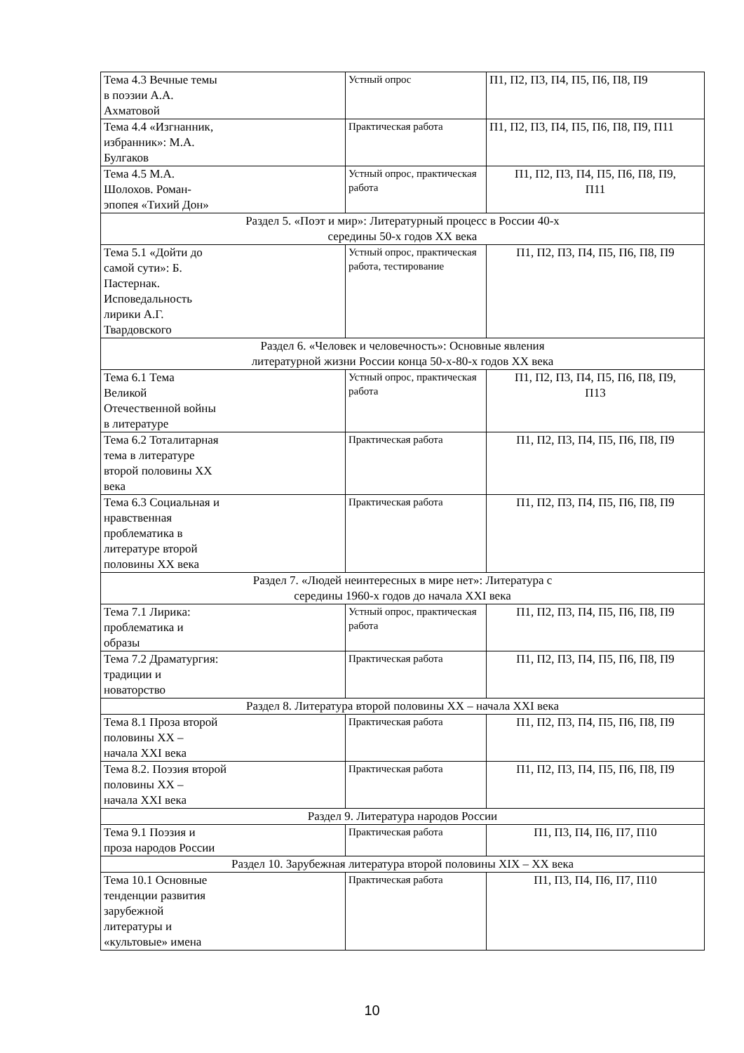| Тема 4.3 Вечные темы в поэзии А.А. Ахматовой | Устный опрос | П1, П2, П3, П4, П5, П6, П8, П9 |
| Тема 4.4 «Изгнанник, избранник»: М.А. Булгаков | Практическая работа | П1, П2, П3, П4, П5, П6, П8, П9, П11 |
| Тема 4.5 М.А. Шолохов. Роман- эпопея «Тихий Дон» | Устный опрос, практическая работа | П1, П2, П3, П4, П5, П6, П8, П9, П11 |
| Раздел 5. «Поэт и мир»: Литературный процесс в России 40-х середины 50-х годов XX века | | |
| Тема 5.1 «Дойти до самой сути»: Б. Пастернак. Исповедальность лирики А.Г. Твардовского | Устный опрос, практическая работа, тестирование | П1, П2, П3, П4, П5, П6, П8, П9 |
| Раздел 6. «Человек и человечность»: Основные явления литературной жизни России конца 50-х-80-х годов XX века | | |
| Тема 6.1 Тема Великой Отечественной войны в литературе | Устный опрос, практическая работа | П1, П2, П3, П4, П5, П6, П8, П9, П13 |
| Тема 6.2 Тоталитарная тема в литературе второй половины XX века | Практическая работа | П1, П2, П3, П4, П5, П6, П8, П9 |
| Тема 6.3 Социальная и нравственная проблематика в литературе второй половины XX века | Практическая работа | П1, П2, П3, П4, П5, П6, П8, П9 |
| Раздел 7. «Людей неинтересных в мире нет»: Литература с середины 1960-х годов до начала XXI века | | |
| Тема 7.1 Лирика: проблематика и образы | Устный опрос, практическая работа | П1, П2, П3, П4, П5, П6, П8, П9 |
| Тема 7.2 Драматургия: традиции и новаторство | Практическая работа | П1, П2, П3, П4, П5, П6, П8, П9 |
| Раздел 8. Литература второй половины XX – начала XXI века | | |
| Тема 8.1 Проза второй половины XX – начала XXI века | Практическая работа | П1, П2, П3, П4, П5, П6, П8, П9 |
| Тема 8.2. Поэзия второй половины XX – начала XXI века | Практическая работа | П1, П2, П3, П4, П5, П6, П8, П9 |
| Раздел 9. Литература народов России | | |
| Тема 9.1 Поэзия и проза народов России | Практическая работа | П1, П3, П4, П6, П7, П10 |
| Раздел 10. Зарубежная литература второй половины XIX – XX века | | |
| Тема 10.1 Основные тенденции развития зарубежной литературы и «культовые» имена | Практическая работа | П1, П3, П4, П6, П7, П10 |
10